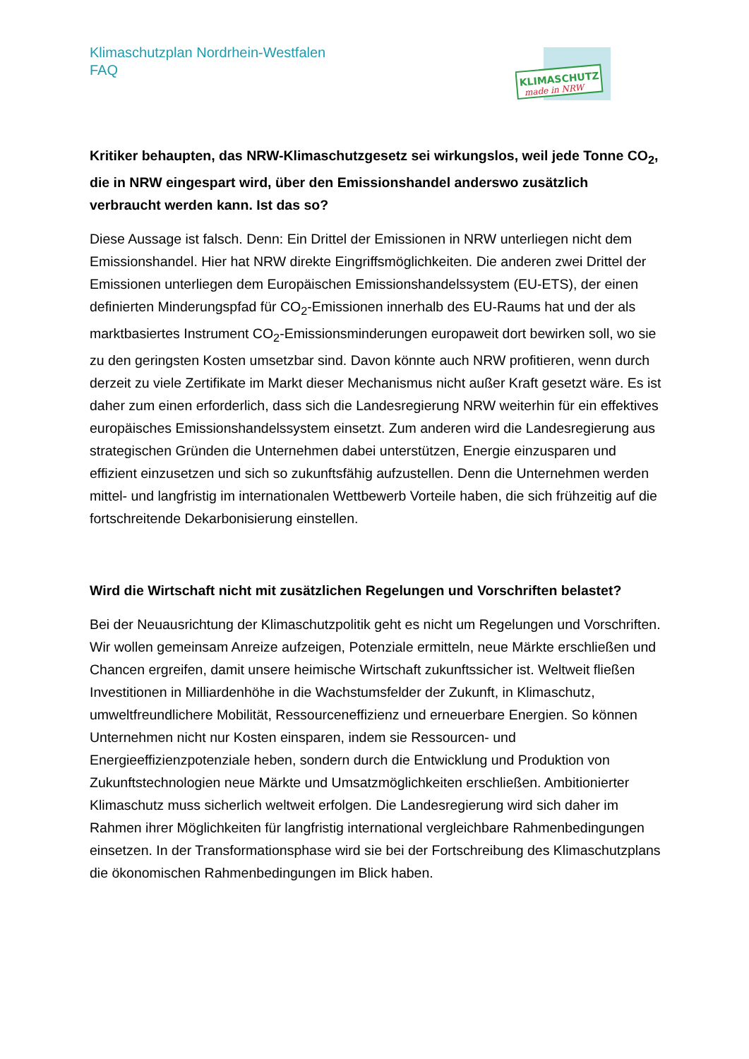KLIMASCHUTZ
made in NRW
Klimaschutzplan Nordrhein-Westfalen
FAQ
Kritiker behaupten, das NRW-Klimaschutzgesetz sei wirkungslos, weil jede Tonne CO<sub>2</sub>, die in NRW eingespart wird, über den Emissionshandel anderswo zusätzlich verbraucht werden kann. Ist das so?
Diese Aussage ist falsch. Denn: Ein Drittel der Emissionen in NRW unterliegen nicht dem Emissionshandel. Hier hat NRW direkte Eingriffsmöglichkeiten. Die anderen zwei Drittel der Emissionen unterliegen dem Europäischen Emissionshandelssystem (EU-ETS), der einen definierten Minderungspfad für CO<sub>2</sub>-Emissionen innerhalb des EU-Raums hat und der als marktbasiertes Instrument CO<sub>2</sub>-Emissionsminderungen europaweit dort bewirken soll, wo sie zu den geringsten Kosten umsetzbar sind. Davon könnte auch NRW profitieren, wenn durch derzeit zu viele Zertifikate im Markt dieser Mechanismus nicht außer Kraft gesetzt wäre. Es ist daher zum einen erforderlich, dass sich die Landesregierung NRW weiterhin für ein effektives europäisches Emissionshandelssystem einsetzt. Zum anderen wird die Landesregierung aus strategischen Gründen die Unternehmen dabei unterstützen, Energie einzusparen und effizient einzusetzen und sich so zukunftsfähig aufzustellen. Denn die Unternehmen werden mittel- und langfristig im internationalen Wettbewerb Vorteile haben, die sich frühzeitig auf die fortschreitende Dekarbonisierung einstellen.
Wird die Wirtschaft nicht mit zusätzlichen Regelungen und Vorschriften belastet?
Bei der Neuausrichtung der Klimaschutzpolitik geht es nicht um Regelungen und Vorschriften. Wir wollen gemeinsam Anreize aufzeigen, Potenziale ermitteln, neue Märkte erschließen und Chancen ergreifen, damit unsere heimische Wirtschaft zukunftssicher ist. Weltweit fließen Investitionen in Milliardenhöhe in die Wachstumsfelder der Zukunft, in Klimaschutz, umweltfreundlichere Mobilität, Ressourceneffizienz und erneuerbare Energien. So können Unternehmen nicht nur Kosten einsparen, indem sie Ressourcen- und Energieeffizienzpotenziale heben, sondern durch die Entwicklung und Produktion von Zukunftstechnologien neue Märkte und Umsatzmöglichkeiten erschließen. Ambitionierter Klimaschutz muss sicherlich weltweit erfolgen. Die Landesregierung wird sich daher im Rahmen ihrer Möglichkeiten für langfristig international vergleichbare Rahmenbedingungen einsetzen. In der Transformationsphase wird sie bei der Fortschreibung des Klimaschutzplans die ökonomischen Rahmenbedingungen im Blick haben.